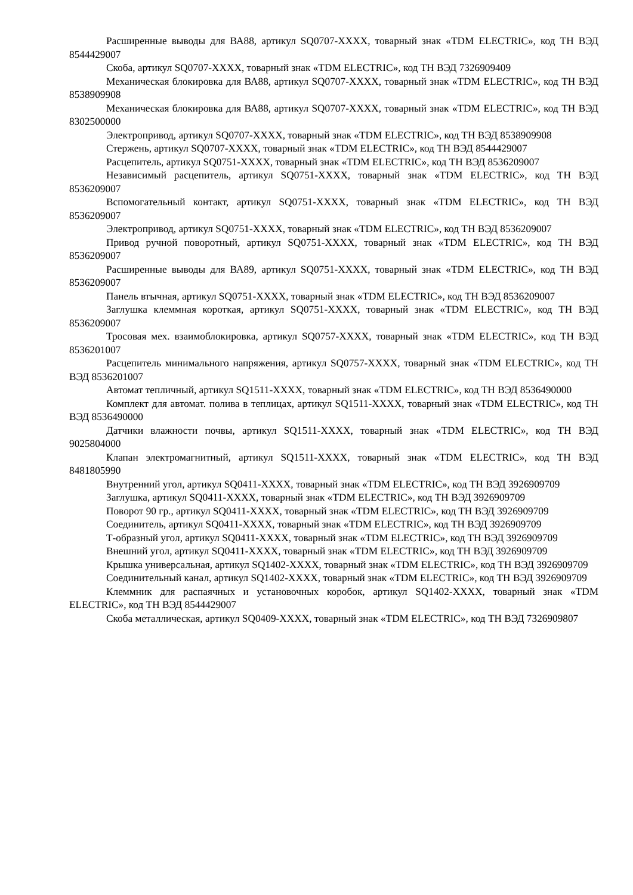Расширенные выводы для ВА88, артикул SQ0707-XXXX, товарный знак «TDM ELECTRIC», код ТН ВЭД 8544429007
Скоба, артикул SQ0707-XXXX, товарный знак «TDM ELECTRIC», код ТН ВЭД 7326909409
Механическая блокировка для ВА88, артикул SQ0707-XXXX, товарный знак «TDM ELECTRIC», код ТН ВЭД 8538909908
Механическая блокировка для ВА88, артикул SQ0707-XXXX, товарный знак «TDM ELECTRIC», код ТН ВЭД 8302500000
Электропривод, артикул SQ0707-XXXX, товарный знак «TDM ELECTRIC», код ТН ВЭД 8538909908
Стержень, артикул SQ0707-XXXX, товарный знак «TDM ELECTRIC», код ТН ВЭД 8544429007
Расцепитель, артикул SQ0751-XXXX, товарный знак «TDM ELECTRIC», код ТН ВЭД 8536209007
Независимый расцепитель, артикул SQ0751-XXXX, товарный знак «TDM ELECTRIC», код ТН ВЭД 8536209007
Вспомогательный контакт, артикул SQ0751-XXXX, товарный знак «TDM ELECTRIC», код ТН ВЭД 8536209007
Электропривод, артикул SQ0751-XXXX, товарный знак «TDM ELECTRIC», код ТН ВЭД 8536209007
Привод ручной поворотный, артикул SQ0751-XXXX, товарный знак «TDM ELECTRIC», код ТН ВЭД 8536209007
Расширенные выводы для ВА89, артикул SQ0751-XXXX, товарный знак «TDM ELECTRIC», код ТН ВЭД 8536209007
Панель втычная, артикул SQ0751-XXXX, товарный знак «TDM ELECTRIC», код ТН ВЭД 8536209007
Заглушка клеммная короткая, артикул SQ0751-XXXX, товарный знак «TDM ELECTRIC», код ТН ВЭД 8536209007
Тросовая мех. взаимоблокировка, артикул SQ0757-XXXX, товарный знак «TDM ELECTRIC», код ТН ВЭД 8536201007
Расцепитель минимального напряжения, артикул SQ0757-XXXX, товарный знак «TDM ELECTRIC», код ТН ВЭД 8536201007
Автомат тепличный, артикул SQ1511-XXXX, товарный знак «TDM ELECTRIC», код ТН ВЭД 8536490000
Комплект для автомат. полива в теплицах, артикул SQ1511-XXXX, товарный знак «TDM ELECTRIC», код ТН ВЭД 8536490000
Датчики влажности почвы, артикул SQ1511-XXXX, товарный знак «TDM ELECTRIC», код ТН ВЭД 9025804000
Клапан электромагнитный, артикул SQ1511-XXXX, товарный знак «TDM ELECTRIC», код ТН ВЭД 8481805990
Внутренний угол, артикул SQ0411-XXXX, товарный знак «TDM ELECTRIC», код ТН ВЭД 3926909709
Заглушка, артикул SQ0411-XXXX, товарный знак «TDM ELECTRIC», код ТН ВЭД 3926909709
Поворот 90 гр., артикул SQ0411-XXXX, товарный знак «TDM ELECTRIC», код ТН ВЭД 3926909709
Соединитель, артикул SQ0411-XXXX, товарный знак «TDM ELECTRIC», код ТН ВЭД 3926909709
Т-образный угол, артикул SQ0411-XXXX, товарный знак «TDM ELECTRIC», код ТН ВЭД 3926909709
Внешний угол, артикул SQ0411-XXXX, товарный знак «TDM ELECTRIC», код ТН ВЭД 3926909709
Крышка универсальная, артикул SQ1402-XXXX, товарный знак «TDM ELECTRIC», код ТН ВЭД 3926909709
Соединительный канал, артикул SQ1402-XXXX, товарный знак «TDM ELECTRIC», код ТН ВЭД 3926909709
Клеммник для распаячных и установочных коробок, артикул SQ1402-XXXX, товарный знак «TDM ELECTRIC», код ТН ВЭД 8544429007
Скоба металлическая, артикул SQ0409-XXXX, товарный знак «TDM ELECTRIC», код ТН ВЭД 7326909807